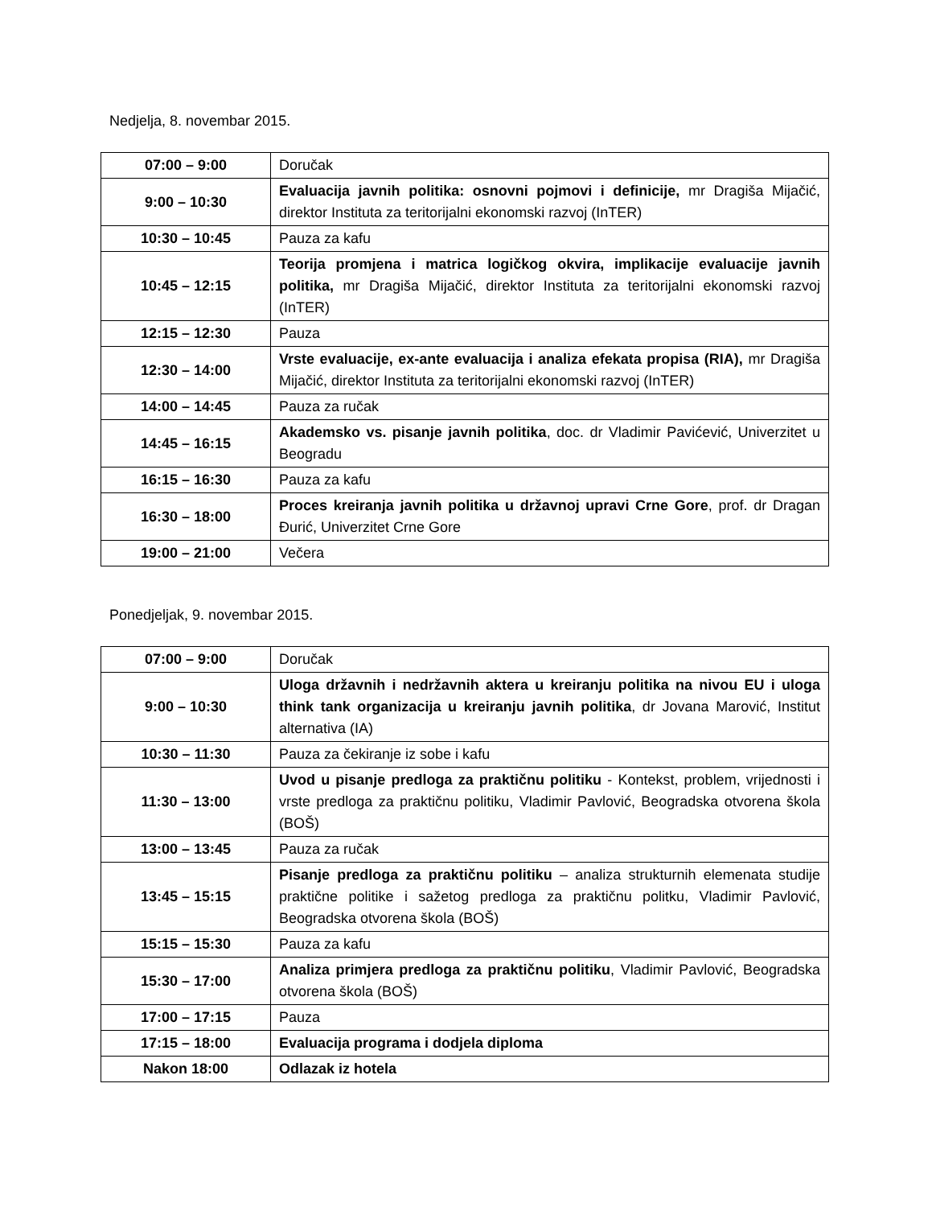Nedjelja, 8. novembar 2015.
| 07:00 – 9:00 | Doručak |
| 9:00 – 10:30 | Evaluacija javnih politika: osnovni pojmovi i definicije, mr Dragiša Mijačić, direktor Instituta za teritorijalni ekonomski razvoj (InTER) |
| 10:30 – 10:45 | Pauza za kafu |
| 10:45 – 12:15 | Teorija promjena i matrica logičkog okvira, implikacije evaluacije javnih politika, mr Dragiša Mijačić, direktor Instituta za teritorijalni ekonomski razvoj (InTER) |
| 12:15 – 12:30 | Pauza |
| 12:30 – 14:00 | Vrste evaluacije, ex-ante evaluacija i analiza efekata propisa (RIA), mr Dragiša Mijačić, direktor Instituta za teritorijalni ekonomski razvoj (InTER) |
| 14:00 – 14:45 | Pauza za ručak |
| 14:45 – 16:15 | Akademsko vs. pisanje javnih politika , doc. dr Vladimir Pavićević, Univerzitet u Beogradu |
| 16:15 – 16:30 | Pauza za kafu |
| 16:30 – 18:00 | Proces kreiranja javnih politika u državnoj upravi Crne Gore , prof. dr Dragan Đurić, Univerzitet Crne Gore |
| 19:00 – 21:00 | Večera |
Ponedjeljak, 9. novembar 2015.
| 07:00 – 9:00 | Doručak |
| 9:00 – 10:30 | Uloga državnih i nedržavnih aktera u kreiranju politika na nivou EU i uloga think tank organizacija u kreiranju javnih politika , dr Jovana Marović, Institut alternativa (IA) |
| 10:30 – 11:30 | Pauza za čekiranje iz sobe i kafu |
| 11:30 – 13:00 | Uvod u pisanje predloga za praktičnu politiku - Kontekst, problem, vrijednosti i vrste predloga za praktičnu politiku, Vladimir Pavlović, Beogradska otvorena škola (BOŠ) |
| 13:00 – 13:45 | Pauza za ručak |
| 13:45 – 15:15 | Pisanje predloga za praktičnu politiku – analiza strukturnih elemenata studije praktične politike i sažetog predloga za praktičnu politku, Vladimir Pavlović, Beogradska otvorena škola (BOŠ) |
| 15:15 – 15:30 | Pauza za kafu |
| 15:30 – 17:00 | Analiza primjera predloga za praktičnu politiku , Vladimir Pavlović, Beogradska otvorena škola (BOŠ) |
| 17:00 – 17:15 | Pauza |
| 17:15 – 18:00 | Evaluacija programa i dodjela diploma |
| Nakon 18:00 | Odlazak iz hotela |